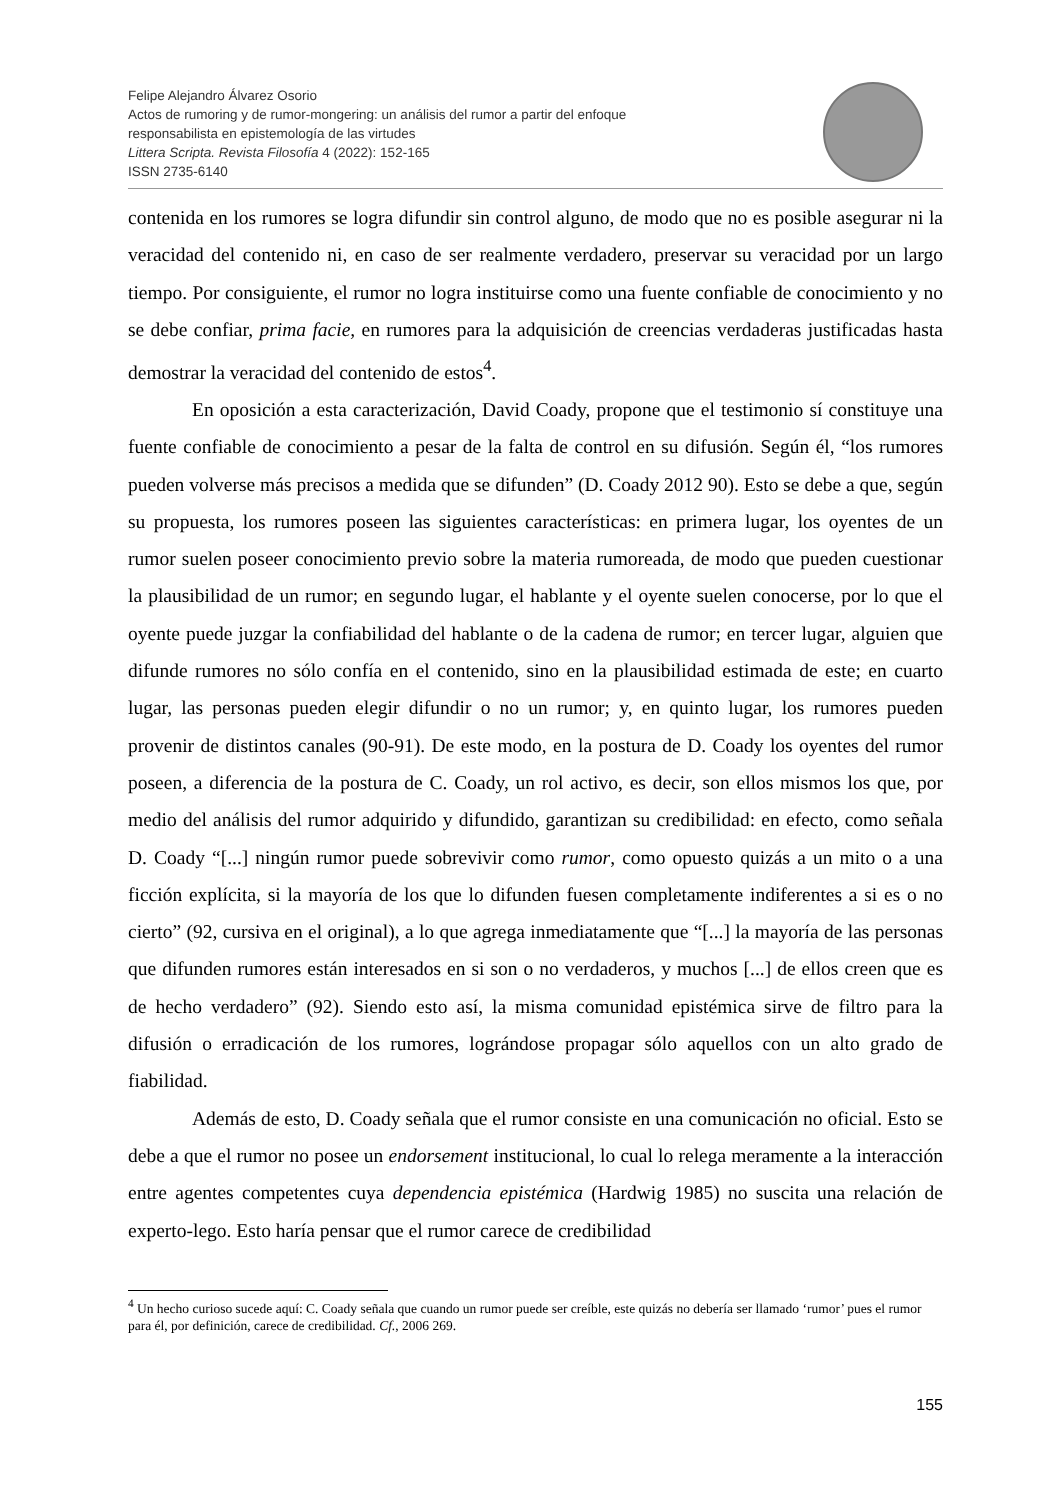Felipe Alejandro Álvarez Osorio
Actos de rumoring y de rumor-mongering: un análisis del rumor a partir del enfoque
responsabilista en epistemología de las virtudes
Littera Scripta. Revista Filosofía 4 (2022): 152-165
ISSN 2735-6140
contenida en los rumores se logra difundir sin control alguno, de modo que no es posible asegurar ni la veracidad del contenido ni, en caso de ser realmente verdadero, preservar su veracidad por un largo tiempo. Por consiguiente, el rumor no logra instituirse como una fuente confiable de conocimiento y no se debe confiar, prima facie, en rumores para la adquisición de creencias verdaderas justificadas hasta demostrar la veracidad del contenido de estos<sup>4</sup>.
En oposición a esta caracterización, David Coady, propone que el testimonio sí constituye una fuente confiable de conocimiento a pesar de la falta de control en su difusión. Según él, “los rumores pueden volverse más precisos a medida que se difunden” (D. Coady 2012 90). Esto se debe a que, según su propuesta, los rumores poseen las siguientes características: en primera lugar, los oyentes de un rumor suelen poseer conocimiento previo sobre la materia rumoreada, de modo que pueden cuestionar la plausibilidad de un rumor; en segundo lugar, el hablante y el oyente suelen conocerse, por lo que el oyente puede juzgar la confiabilidad del hablante o de la cadena de rumor; en tercer lugar, alguien que difunde rumores no sólo confía en el contenido, sino en la plausibilidad estimada de este; en cuarto lugar, las personas pueden elegir difundir o no un rumor; y, en quinto lugar, los rumores pueden provenir de distintos canales (90-91). De este modo, en la postura de D. Coady los oyentes del rumor poseen, a diferencia de la postura de C. Coady, un rol activo, es decir, son ellos mismos los que, por medio del análisis del rumor adquirido y difundido, garantizan su credibilidad: en efecto, como señala D. Coady “[...] ningún rumor puede sobrevivir como rumor, como opuesto quizás a un mito o a una ficción explícita, si la mayoría de los que lo difunden fuesen completamente indiferentes a si es o no cierto” (92, cursiva en el original), a lo que agrega inmediatamente que “[...] la mayoría de las personas que difunden rumores están interesados en si son o no verdaderos, y muchos [...] de ellos creen que es de hecho verdadero” (92). Siendo esto así, la misma comunidad epistémica sirve de filtro para la difusión o erradicación de los rumores, lográndose propagar sólo aquellos con un alto grado de fiabilidad.
Además de esto, D. Coady señala que el rumor consiste en una comunicación no oficial. Esto se debe a que el rumor no posee un endorsement institucional, lo cual lo relega meramente a la interacción entre agentes competentes cuya dependencia epistémica (Hardwig 1985) no suscita una relación de experto-lego. Esto haría pensar que el rumor carece de credibilidad
<sup>4</sup> Un hecho curioso sucede aquí: C. Coady señala que cuando un rumor puede ser creíble, este quizás no debería ser llamado ‘rumor’ pues el rumor para él, por definición, carece de credibilidad. Cf., 2006 269.
155